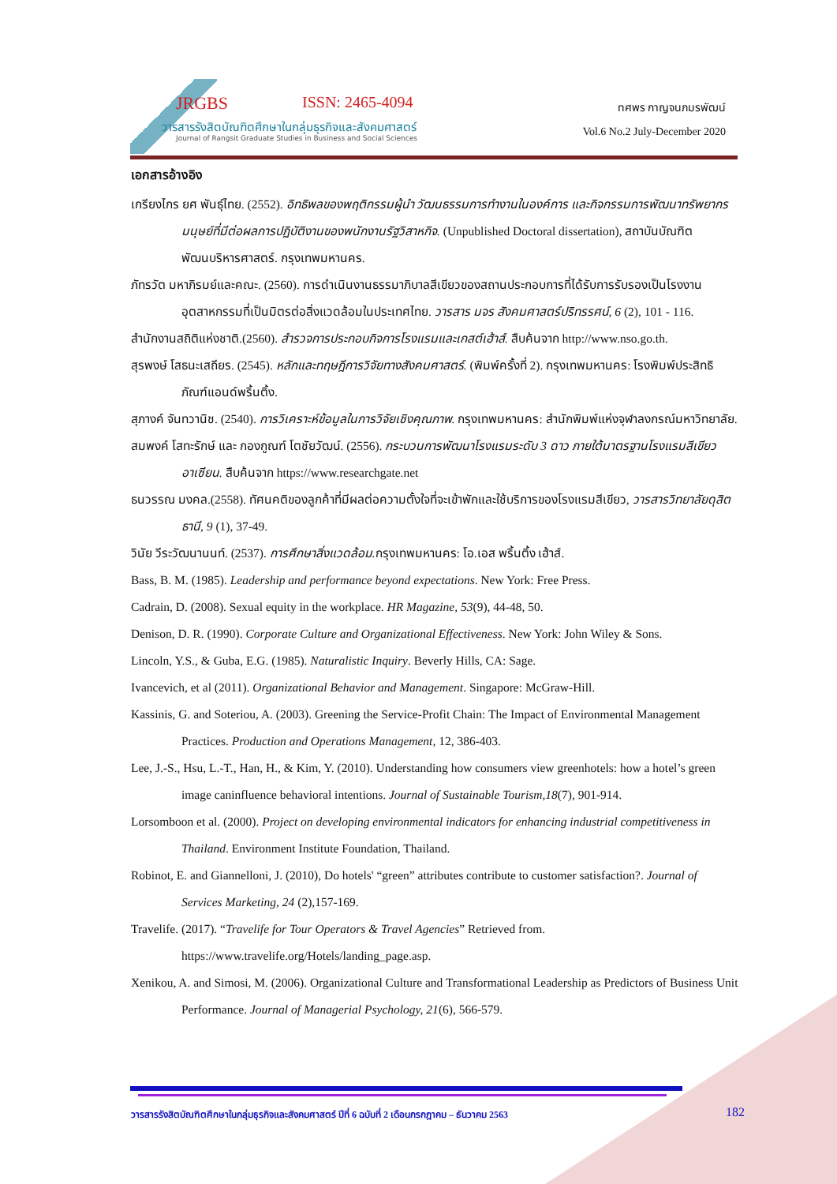JRGBS ISSN: 2465-4094
วารสารรังสิตบัณฑิตศึกษาในกลุ่มธุรกิจและสังคมศาสตร์
Journal of Rangsit Graduate Studies in Business and Social Sciences
ทศพร กาญจนภมรพัฒน์
Vol.6 No.2 July-December 2020
เอกสารอ้างอิง
เกรียงไกร ยศ พันธุ์ไทย. (2552). อิทธิพลของพฤติกรรมผู้นำ วัฒนธรรมการทำงานในองค์การ และกิจกรรมการพัฒนาทรัพยากรมนุษย์ที่มีต่อผลการปฏิบัติงานของพนักงานรัฐวิสาหกิจ. (Unpublished Doctoral dissertation), สถาบันบัณฑิตพัฒนบริหารศาสตร์. กรุงเทพมหานคร.
ภัทรวัต มหาภิรมย์และคณะ. (2560). การดำเนินงานธรรมาภิบาลสีเขียวของสถานประกอบการที่ได้รับการรับรองเป็นโรงงานอุตสาหกรรมที่เป็นมิตรต่อสิ่งแวดล้อมในประเทศไทย. วารสาร มจร สังคมศาสตร์ปริทรรศน์, 6 (2), 101 - 116.
สำนักงานสถิติแห่งชาติ.(2560). สำรวจการประกอบกิจการโรงแรมและเกสต์เฮ้าส์. สืบค้นจาก http://www.nso.go.th.
สุรพงษ์ โสธนะเสถียร. (2545). หลักและทฤษฎีการวิจัยทางสังคมศาสตร์. (พิมพ์ครั้งที่ 2). กรุงเทพมหานคร: โรงพิมพ์ประสิทธิภัณฑ์แอนด์พริ้นติ้ง.
สุภางค์ จันทวานิช. (2540). การวิเคราะห์ข้อมูลในการวิจัยเชิงคุณภาพ. กรุงเทพมหานคร: สำนักพิมพ์แห่งจุฬาลงกรณ์มหาวิทยาลัย.
สมพงค์ โสทะรักษ์ และ กองกูณฑ์ โตชัยวัฒน์. (2556). กระบวนการพัฒนาโรงแรมระดับ 3 ดาว ภายใต้มาตรฐานโรงแรมสีเขียวอาเซียน. สืบค้นจาก https://www.researchgate.net
ธนวรรณ มงคล.(2558). ทัศนคติของลูกค้าที่มีผลต่อความตั้งใจที่จะเข้าพักและใช้บริการของโรงแรมสีเขียว, วารสารวิทยาลัยดุสิตธานี, 9 (1), 37-49.
วินัย วีระวัฒนานนท์. (2537). การศึกษาสิ่งแวดล้อม. กรุงเทพมหานคร: โอ.เอส พริ้นติ้ง เฮ้าส์.
Bass, B. M. (1985). Leadership and performance beyond expectations. New York: Free Press.
Cadrain, D. (2008). Sexual equity in the workplace. HR Magazine, 53(9), 44-48, 50.
Denison, D. R. (1990). Corporate Culture and Organizational Effectiveness. New York: John Wiley & Sons.
Lincoln, Y.S., & Guba, E.G. (1985). Naturalistic Inquiry. Beverly Hills, CA: Sage.
Ivancevich, et al (2011). Organizational Behavior and Management. Singapore: McGraw-Hill.
Kassinis, G. and Soteriou, A. (2003). Greening the Service-Profit Chain: The Impact of Environmental Management Practices. Production and Operations Management, 12, 386-403.
Lee, J.-S., Hsu, L.-T., Han, H., & Kim, Y. (2010). Understanding how consumers view greenhotels: how a hotel’s green image caninfluence behavioral intentions. Journal of Sustainable Tourism,18(7), 901-914.
Lorsomboon et al. (2000). Project on developing environmental indicators for enhancing industrial competitiveness in Thailand. Environment Institute Foundation, Thailand.
Robinot, E. and Giannelloni, J. (2010), Do hotels' “green” attributes contribute to customer satisfaction?. Journal of Services Marketing, 24 (2),157-169.
Travelife. (2017). “Travelife for Tour Operators & Travel Agencies” Retrieved from. https://www.travelife.org/Hotels/landing_page.asp.
Xenikou, A. and Simosi, M. (2006). Organizational Culture and Transformational Leadership as Predictors of Business Unit Performance. Journal of Managerial Psychology, 21(6), 566-579.
วารสารรังสิตบัณฑิตศึกษาในกลุ่มธุรกิจและสังคมศาสตร์ ปีที่ 6 ฉบับที่ 2 เดือนกรกฎาคม – ธันวาคม 2563
182